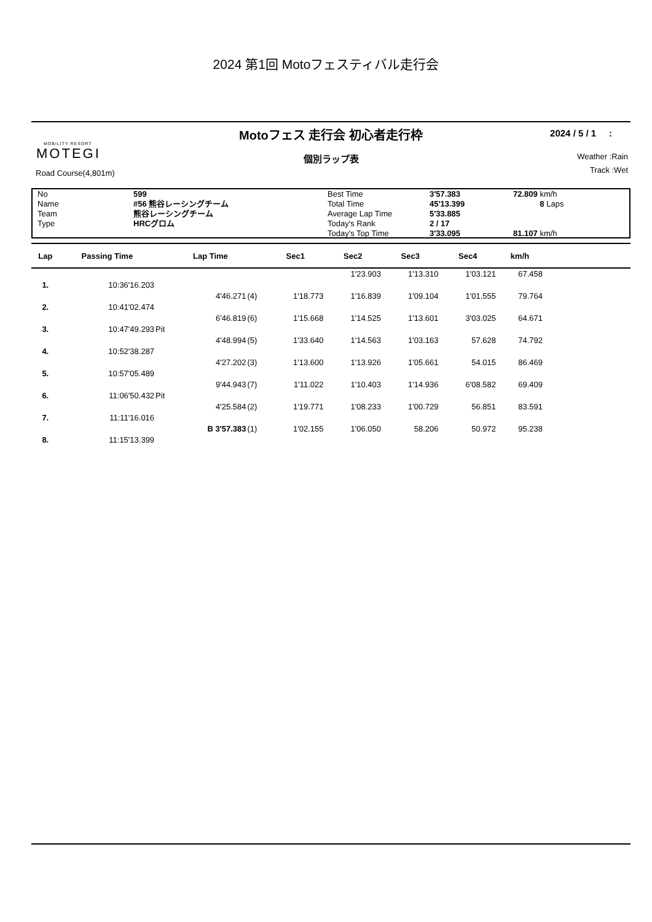2024 第1回 Motoフェスティバル走行会
Motoフェス 走行会 初心者走行枠
個別ラップ表
MOBILITY RESORT
MOTEGI
Road Course(4,801m)
2024 / 5 / 1 :
Weather :Rain
Track :Wet
| No | 599 | Best Time | 3'57.383 | 72.809 km/h |
| Name | #56 熊谷レーシングチーム | Total Time | 45'13.399 | 8 Laps |
| Team | 熊谷レーシングチーム | Average Lap Time | 5'33.885 | |
| Type | HRCグロム | Today's Rank | 2 / 17 | |
| | | Today's Top Time | 3'33.095 | 81.107 km/h |
| Lap | Passing Time | | Lap Time | | Sec1 | Sec2 | Sec3 | Sec4 | km/h | |
| --- | --- | --- | --- | --- | --- | --- | --- | --- | --- | --- |
| | | | | | | 1'23.903 | 1'13.310 | 1'03.121 | 67.458 | |
| 1. | 10:36'16.203 | | | | | | | | | |
| | | | 4'46.271 | (4) | 1'18.773 | 1'16.839 | 1'09.104 | 1'01.555 | 79.764 | |
| 2. | 10:41'02.474 | | | | | | | | | |
| | | | 6'46.819 | (6) | 1'15.668 | 1'14.525 | 1'13.601 | 3'03.025 | 64.671 | |
| 3. | 10:47'49.293 | Pit | | | | | | | | |
| | | | 4'48.994 | (5) | 1'33.640 | 1'14.563 | 1'03.163 | 57.628 | 74.792 | |
| 4. | 10:52'38.287 | | | | | | | | | |
| | | | 4'27.202 | (3) | 1'13.600 | 1'13.926 | 1'05.661 | 54.015 | 86.469 | |
| 5. | 10:57'05.489 | | | | | | | | | |
| | | | 9'44.943 | (7) | 1'11.022 | 1'10.403 | 1'14.936 | 6'08.582 | 69.409 | |
| 6. | 11:06'50.432 | Pit | | | | | | | | |
| | | | 4'25.584 | (2) | 1'19.771 | 1'08.233 | 1'00.729 | 56.851 | 83.591 | |
| 7. | 11:11'16.016 | | | | | | | | | |
| | | | B 3'57.383 | (1) | 1'02.155 | 1'06.050 | 58.206 | 50.972 | 95.238 | |
| 8. | 11:15'13.399 | | | | | | | | | |